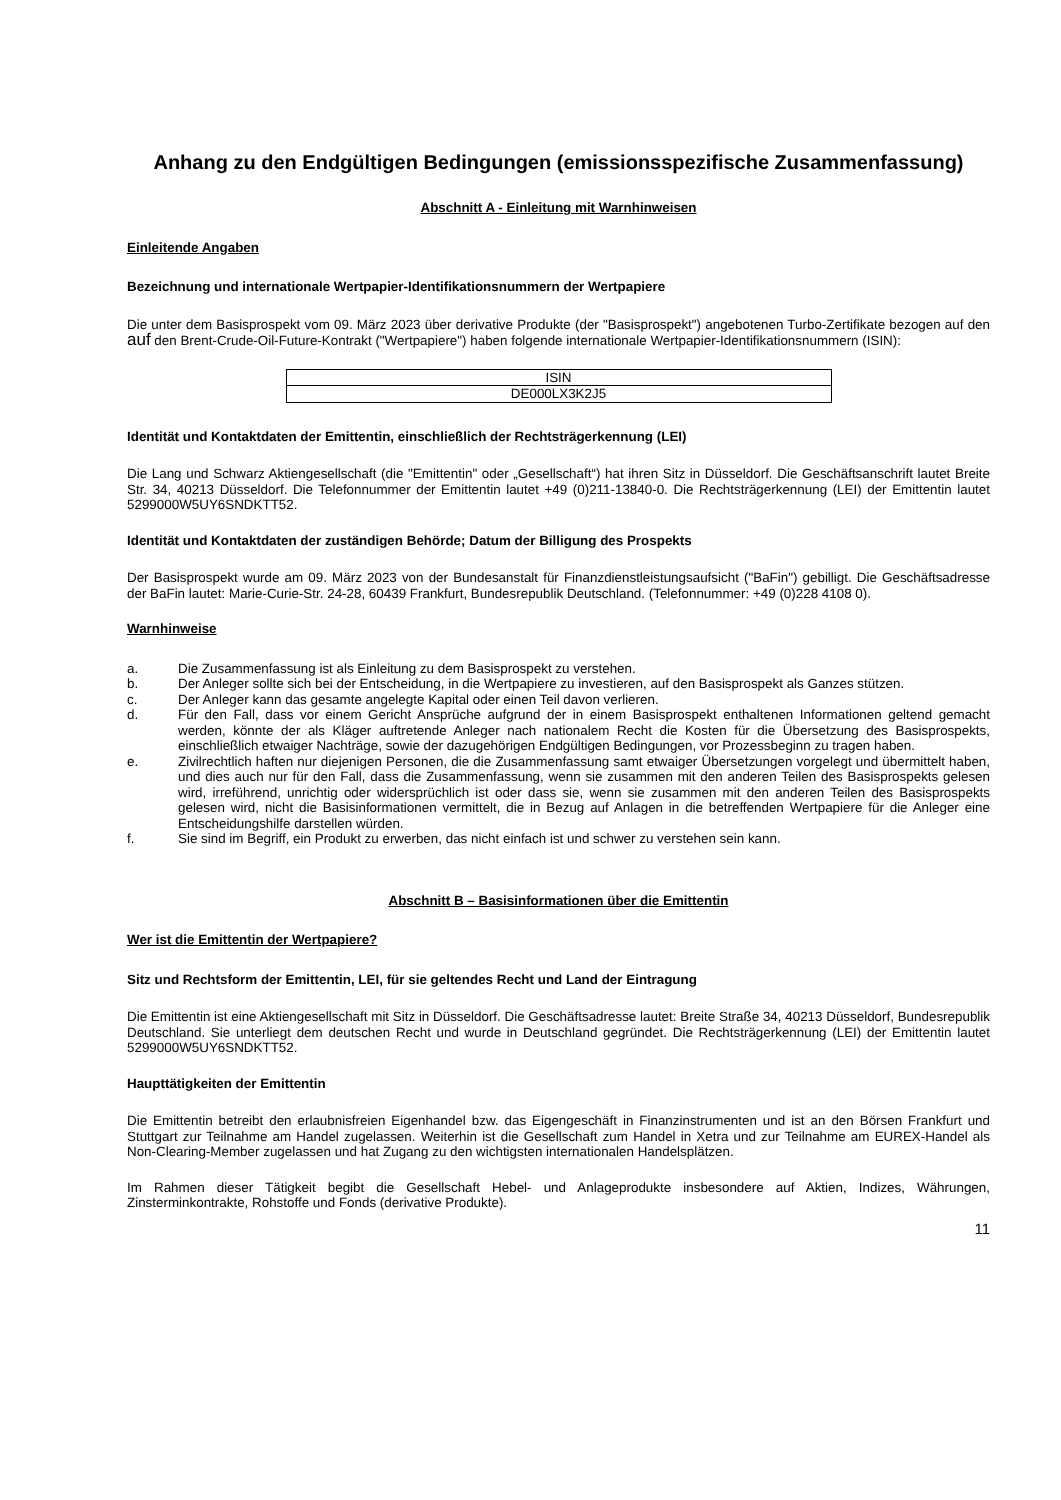Anhang zu den Endgültigen Bedingungen (emissionsspezifische Zusammenfassung)
Abschnitt A - Einleitung mit Warnhinweisen
Einleitende Angaben
Bezeichnung und internationale Wertpapier-Identifikationsnummern der Wertpapiere
Die unter dem Basisprospekt vom 09. März 2023 über derivative Produkte (der "Basisprospekt") angebotenen Turbo-Zertifikate bezogen auf den auf den Brent-Crude-Oil-Future-Kontrakt ("Wertpapiere") haben folgende internationale Wertpapier-Identifikationsnummern (ISIN):
| ISIN |
| DE000LX3K2J5 |
Identität und Kontaktdaten der Emittentin, einschließlich der Rechtsträgerkennung (LEI)
Die Lang und Schwarz Aktiengesellschaft (die "Emittentin" oder „Gesellschaft“) hat ihren Sitz in Düsseldorf. Die Geschäftsanschrift lautet Breite Str. 34, 40213 Düsseldorf. Die Telefonnummer der Emittentin lautet +49 (0)211-13840-0. Die Rechtsträgerkennung (LEI) der Emittentin lautet 5299000W5UY6SNDKTT52.
Identität und Kontaktdaten der zuständigen Behörde; Datum der Billigung des Prospekts
Der Basisprospekt wurde am 09. März 2023 von der Bundesanstalt für Finanzdienstleistungsaufsicht ("BaFin") gebilligt. Die Geschäftsadresse der BaFin lautet: Marie-Curie-Str. 24-28, 60439 Frankfurt, Bundesrepublik Deutschland. (Telefonnummer: +49 (0)228 4108 0).
Warnhinweise
a. Die Zusammenfassung ist als Einleitung zu dem Basisprospekt zu verstehen.
b. Der Anleger sollte sich bei der Entscheidung, in die Wertpapiere zu investieren, auf den Basisprospekt als Ganzes stützen.
c. Der Anleger kann das gesamte angelegte Kapital oder einen Teil davon verlieren.
d. Für den Fall, dass vor einem Gericht Ansprüche aufgrund der in einem Basisprospekt enthaltenen Informationen geltend gemacht werden, könnte der als Kläger auftretende Anleger nach nationalem Recht die Kosten für die Übersetzung des Basisprospekts, einschließlich etwaiger Nachträge, sowie der dazugehörigen Endgültigen Bedingungen, vor Prozessbeginn zu tragen haben.
e. Zivilrechtlich haften nur diejenigen Personen, die die Zusammenfassung samt etwaiger Übersetzungen vorgelegt und übermittelt haben, und dies auch nur für den Fall, dass die Zusammenfassung, wenn sie zusammen mit den anderen Teilen des Basisprospekts gelesen wird, irreführend, unrichtig oder widersprüchlich ist oder dass sie, wenn sie zusammen mit den anderen Teilen des Basisprospekts gelesen wird, nicht die Basisinformationen vermittelt, die in Bezug auf Anlagen in die betreffenden Wertpapiere für die Anleger eine Entscheidungshilfe darstellen würden.
f. Sie sind im Begriff, ein Produkt zu erwerben, das nicht einfach ist und schwer zu verstehen sein kann.
Abschnitt B – Basisinformationen über die Emittentin
Wer ist die Emittentin der Wertpapiere?
Sitz und Rechtsform der Emittentin, LEI, für sie geltendes Recht und Land der Eintragung
Die Emittentin ist eine Aktiengesellschaft mit Sitz in Düsseldorf. Die Geschäftsadresse lautet: Breite Straße 34, 40213 Düsseldorf, Bundesrepublik Deutschland. Sie unterliegt dem deutschen Recht und wurde in Deutschland gegründet. Die Rechtsträgerkennung (LEI) der Emittentin lautet 5299000W5UY6SNDKTT52.
Haupttätigkeiten der Emittentin
Die Emittentin betreibt den erlaubnisfreien Eigenhandel bzw. das Eigengeschäft in Finanzinstrumenten und ist an den Börsen Frankfurt und Stuttgart zur Teilnahme am Handel zugelassen. Weiterhin ist die Gesellschaft zum Handel in Xetra und zur Teilnahme am EUREX-Handel als Non-Clearing-Member zugelassen und hat Zugang zu den wichtigsten internationalen Handelsplätzen.
Im Rahmen dieser Tätigkeit begibt die Gesellschaft Hebel- und Anlageprodukte insbesondere auf Aktien, Indizes, Währungen, Zinsterminkontrakte, Rohstoffe und Fonds (derivative Produkte).
11